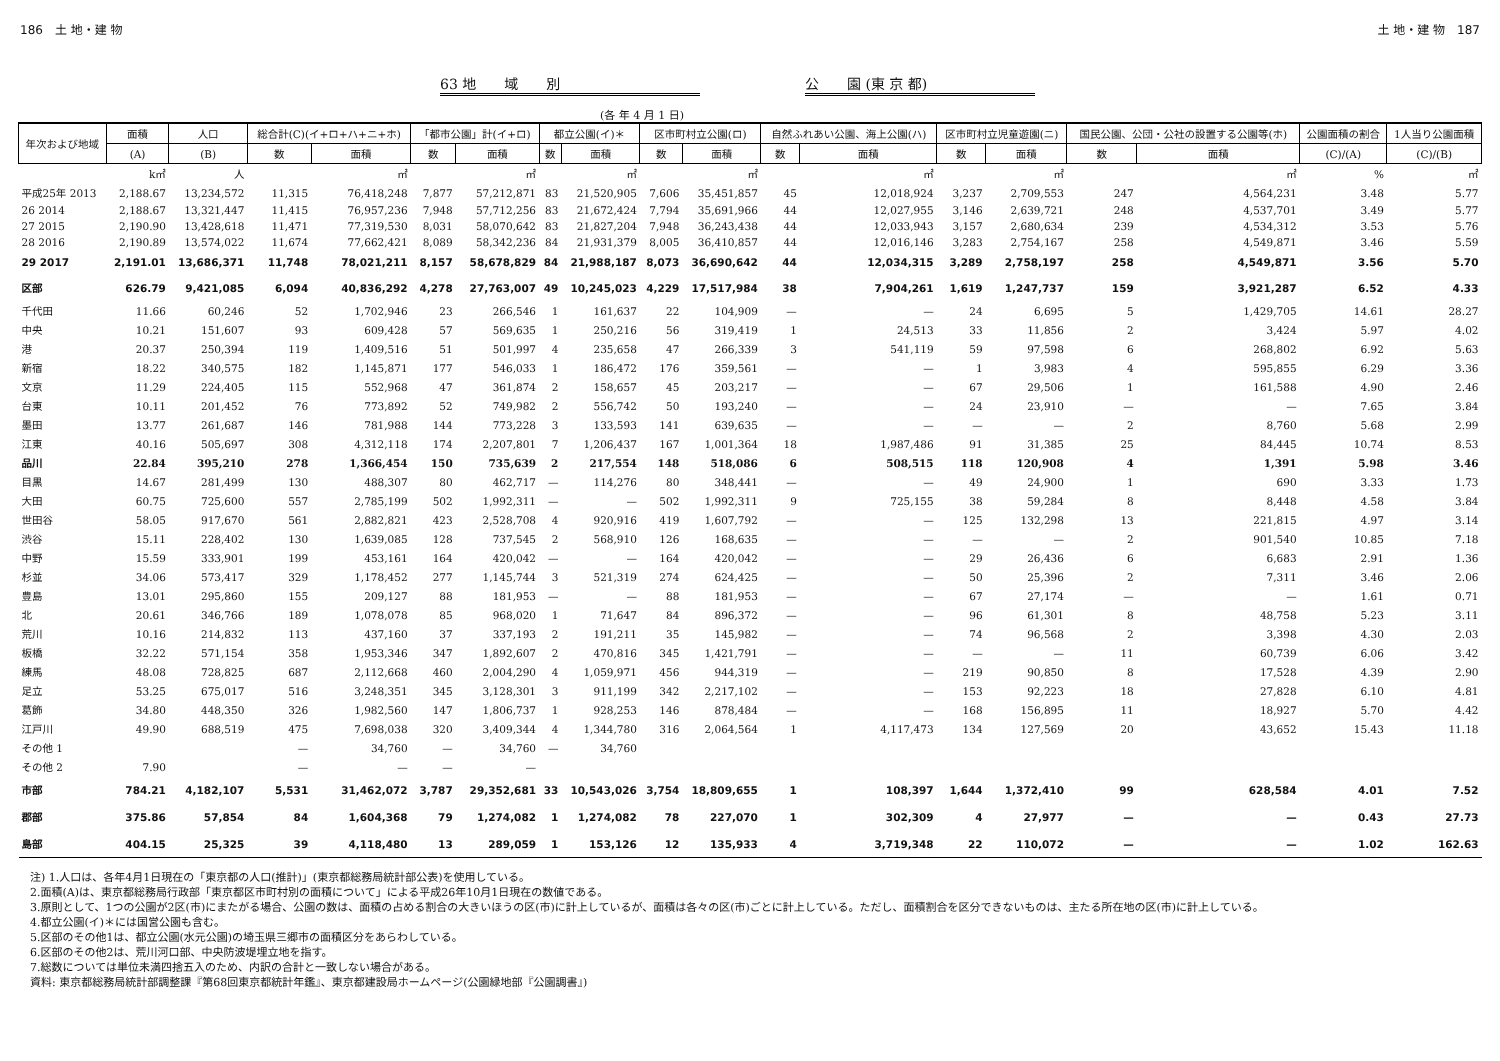186　土 地・建 物 土 地・建 物　187
63 地　　域　　別 公　　園 (東 京 都)
(各 年 4 月 1 日)
| 年次および地域 | 面積 | 人口 | 総合計(C)(イ+ロ+ハ+ニ+ホ) | | 「都市公園」計(イ+ロ) | | 都立公園(イ)＊ | | 区市町村立公園(ロ) | | 自然ふれあい公園、海上公園(ハ) | | 区市町村立児童遊園(ニ) | | 国民公園、公団・公社の設置する公園等(ホ) | | 公園面積の割合 | 1人当り公園面積 |
| --- | --- | --- | --- | --- | --- | --- | --- | --- | --- | --- | --- | --- | --- | --- | --- | --- | --- | --- |
| | (A) | (B) | 数 | 面積 | 数 | 面積 | 数 | 面積 | 数 | 面積 | 数 | 面積 | 数 | 面積 | 数 | 面積 | (C)/(A) | (C)/(B) |
| | k㎡ | 人 | | ㎡ | | ㎡ | | ㎡ | | ㎡ | | ㎡ | | ㎡ | | ㎡ | % | ㎡ |
| 平成25年 2013 | 2,188.67 | 13,234,572 | 11,315 | 76,418,248 | 7,877 | 57,212,871 | 83 | 21,520,905 | 7,606 | 35,451,857 | 45 | 12,018,924 | 3,237 | 2,709,553 | 247 | 4,564,231 | 3.48 | 5.77 |
| 26 2014 | 2,188.67 | 13,321,447 | 11,415 | 76,957,236 | 7,948 | 57,712,256 | 83 | 21,672,424 | 7,794 | 35,691,966 | 44 | 12,027,955 | 3,146 | 2,639,721 | 248 | 4,537,701 | 3.49 | 5.77 |
| 27 2015 | 2,190.90 | 13,428,618 | 11,471 | 77,319,530 | 8,031 | 58,070,642 | 83 | 21,827,204 | 7,948 | 36,243,438 | 44 | 12,033,943 | 3,157 | 2,680,634 | 239 | 4,534,312 | 3.53 | 5.76 |
| 28 2016 | 2,190.89 | 13,574,022 | 11,674 | 77,662,421 | 8,089 | 58,342,236 | 84 | 21,931,379 | 8,005 | 36,410,857 | 44 | 12,016,146 | 3,283 | 2,754,167 | 258 | 4,549,871 | 3.46 | 5.59 |
| 29 2017 | 2,191.01 | 13,686,371 | 11,748 | 78,021,211 | 8,157 | 58,678,829 | 84 | 21,988,187 | 8,073 | 36,690,642 | 44 | 12,034,315 | 3,289 | 2,758,197 | 258 | 4,549,871 | 3.56 | 5.70 |
| 区部 | 626.79 | 9,421,085 | 6,094 | 40,836,292 | 4,278 | 27,763,007 | 49 | 10,245,023 | 4,229 | 17,517,984 | 38 | 7,904,261 | 1,619 | 1,247,737 | 159 | 3,921,287 | 6.52 | 4.33 |
| 千代田 | 11.66 | 60,246 | 52 | 1,702,946 | 23 | 266,546 | 1 | 161,637 | 22 | 104,909 | — | — | 24 | 6,695 | 5 | 1,429,705 | 14.61 | 28.27 |
| 中央 | 10.21 | 151,607 | 93 | 609,428 | 57 | 569,635 | 1 | 250,216 | 56 | 319,419 | 1 | 24,513 | 33 | 11,856 | 2 | 3,424 | 5.97 | 4.02 |
| 港 | 20.37 | 250,394 | 119 | 1,409,516 | 51 | 501,997 | 4 | 235,658 | 47 | 266,339 | 3 | 541,119 | 59 | 97,598 | 6 | 268,802 | 6.92 | 5.63 |
| 新宿 | 18.22 | 340,575 | 182 | 1,145,871 | 177 | 546,033 | 1 | 186,472 | 176 | 359,561 | — | — | 1 | 3,983 | 4 | 595,855 | 6.29 | 3.36 |
| 文京 | 11.29 | 224,405 | 115 | 552,968 | 47 | 361,874 | 2 | 158,657 | 45 | 203,217 | — | — | 67 | 29,506 | 1 | 161,588 | 4.90 | 2.46 |
| 台東 | 10.11 | 201,452 | 76 | 773,892 | 52 | 749,982 | 2 | 556,742 | 50 | 193,240 | — | — | 24 | 23,910 | — | — | 7.65 | 3.84 |
| 墨田 | 13.77 | 261,687 | 146 | 781,988 | 144 | 773,228 | 3 | 133,593 | 141 | 639,635 | — | — | — | — | 2 | 8,760 | 5.68 | 2.99 |
| 江東 | 40.16 | 505,697 | 308 | 4,312,118 | 174 | 2,207,801 | 7 | 1,206,437 | 167 | 1,001,364 | 18 | 1,987,486 | 91 | 31,385 | 25 | 84,445 | 10.74 | 8.53 |
| 品川 | 22.84 | 395,210 | 278 | 1,366,454 | 150 | 735,639 | 2 | 217,554 | 148 | 518,086 | 6 | 508,515 | 118 | 120,908 | 4 | 1,391 | 5.98 | 3.46 |
| 目黒 | 14.67 | 281,499 | 130 | 488,307 | 80 | 462,717 | — | 114,276 | 80 | 348,441 | — | — | 49 | 24,900 | 1 | 690 | 3.33 | 1.73 |
| 大田 | 60.75 | 725,600 | 557 | 2,785,199 | 502 | 1,992,311 | — | — | 502 | 1,992,311 | 9 | 725,155 | 38 | 59,284 | 8 | 8,448 | 4.58 | 3.84 |
| 世田谷 | 58.05 | 917,670 | 561 | 2,882,821 | 423 | 2,528,708 | 4 | 920,916 | 419 | 1,607,792 | — | — | 125 | 132,298 | 13 | 221,815 | 4.97 | 3.14 |
| 渋谷 | 15.11 | 228,402 | 130 | 1,639,085 | 128 | 737,545 | 2 | 568,910 | 126 | 168,635 | — | — | — | — | 2 | 901,540 | 10.85 | 7.18 |
| 中野 | 15.59 | 333,901 | 199 | 453,161 | 164 | 420,042 | — | — | 164 | 420,042 | — | — | 29 | 26,436 | 6 | 6,683 | 2.91 | 1.36 |
| 杉並 | 34.06 | 573,417 | 329 | 1,178,452 | 277 | 1,145,744 | 3 | 521,319 | 274 | 624,425 | — | — | 50 | 25,396 | 2 | 7,311 | 3.46 | 2.06 |
| 豊島 | 13.01 | 295,860 | 155 | 209,127 | 88 | 181,953 | — | — | 88 | 181,953 | — | — | 67 | 27,174 | — | — | 1.61 | 0.71 |
| 北 | 20.61 | 346,766 | 189 | 1,078,078 | 85 | 968,020 | 1 | 71,647 | 84 | 896,372 | — | — | 96 | 61,301 | 8 | 48,758 | 5.23 | 3.11 |
| 荒川 | 10.16 | 214,832 | 113 | 437,160 | 37 | 337,193 | 2 | 191,211 | 35 | 145,982 | — | — | 74 | 96,568 | 2 | 3,398 | 4.30 | 2.03 |
| 板橋 | 32.22 | 571,154 | 358 | 1,953,346 | 347 | 1,892,607 | 2 | 470,816 | 345 | 1,421,791 | — | — | — | — | 11 | 60,739 | 6.06 | 3.42 |
| 練馬 | 48.08 | 728,825 | 687 | 2,112,668 | 460 | 2,004,290 | 4 | 1,059,971 | 456 | 944,319 | — | — | 219 | 90,850 | 8 | 17,528 | 4.39 | 2.90 |
| 足立 | 53.25 | 675,017 | 516 | 3,248,351 | 345 | 3,128,301 | 3 | 911,199 | 342 | 2,217,102 | — | — | 153 | 92,223 | 18 | 27,828 | 6.10 | 4.81 |
| 葛飾 | 34.80 | 448,350 | 326 | 1,982,560 | 147 | 1,806,737 | 1 | 928,253 | 146 | 878,484 | — | — | 168 | 156,895 | 11 | 18,927 | 5.70 | 4.42 |
| 江戸川 | 49.90 | 688,519 | 475 | 7,698,038 | 320 | 3,409,344 | 4 | 1,344,780 | 316 | 2,064,564 | 1 | 4,117,473 | 134 | 127,569 | 20 | 43,652 | 15.43 | 11.18 |
| その他 1 | | | — | 34,760 | — | 34,760 | — | 34,760 | | | | | | | | | | |
| その他 2 | 7.90 | | — | — | — | — | | | | | | | | | | | | |
| 市部 | 784.21 | 4,182,107 | 5,531 | 31,462,072 | 3,787 | 29,352,681 | 33 | 10,543,026 | 3,754 | 18,809,655 | 1 | 108,397 | 1,644 | 1,372,410 | 99 | 628,584 | 4.01 | 7.52 |
| 郡部 | 375.86 | 57,854 | 84 | 1,604,368 | 79 | 1,274,082 | 1 | 1,274,082 | 78 | 227,070 | 1 | 302,309 | 4 | 27,977 | — | — | 0.43 | 27.73 |
| 島部 | 404.15 | 25,325 | 39 | 4,118,480 | 13 | 289,059 | 1 | 153,126 | 12 | 135,933 | 4 | 3,719,348 | 22 | 110,072 | — | — | 1.02 | 162.63 |
注) 1.人口は、各年4月1日現在の「東京都の人口(推計)」(東京都総務局統計部公表)を使用している。
2.面積(A)は、東京都総務局行政部「東京都区市町村別の面積について」による平成26年10月1日現在の数値である。
3.原則として、1つの公園が2区(市)にまたがる場合、公園の数は、面積の占める割合の大きいほうの区(市)に計上しているが、面積は各々の区(市)ごとに計上している。ただし、面積割合を区分できないものは、主たる所在地の区(市)に計上している。
4.都立公園(イ)＊には国営公園も含む。
5.区部のその他1は、都立公園(水元公園)の埼玉県三郷市の面積区分をあらわしている。
6.区部のその他2は、荒川河口部、中央防波堤埋立地を指す。
7.総数については単位未満四捨五入のため、内訳の合計と一致しない場合がある。
資料: 東京都総務局統計部調整課『第68回東京都統計年鑑』、東京都建設局ホームページ(公園緑地部『公園調書』)